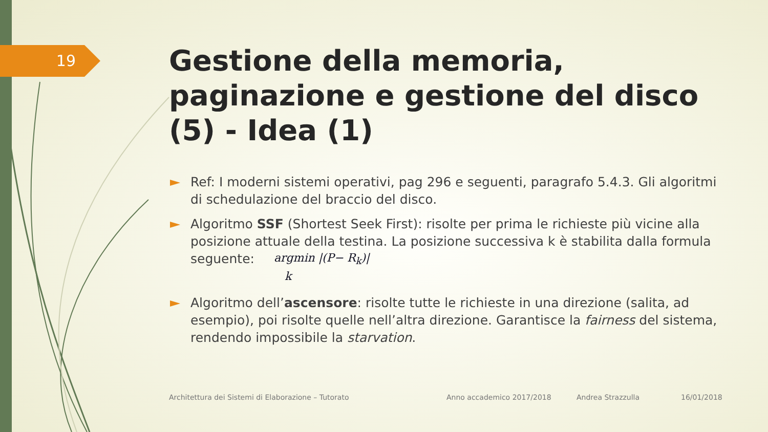19
Gestione della memoria, paginazione e gestione del disco (5) - Idea (1)
Ref: I moderni sistemi operativi, pag 296 e seguenti, paragrafo 5.4.3. Gli algoritmi di schedulazione del braccio del disco.
Algoritmo SSF (Shortest Seek First): risolte per prima le richieste più vicine alla posizione attuale della testina. La posizione successiva k è stabilita dalla formula seguente: argmin |(P− R<sub>k</sub>)|
k
Algoritmo dell’ascensore: risolte tutte le richieste in una direzione (salita, ad esempio), poi risolte quelle nell’altra direzione. Garantisce la fairness del sistema, rendendo impossibile la starvation.
Architettura dei Sistemi di Elaborazione – Tutorato
Anno accademico 2017/2018 Andrea Strazzulla 16/01/2018